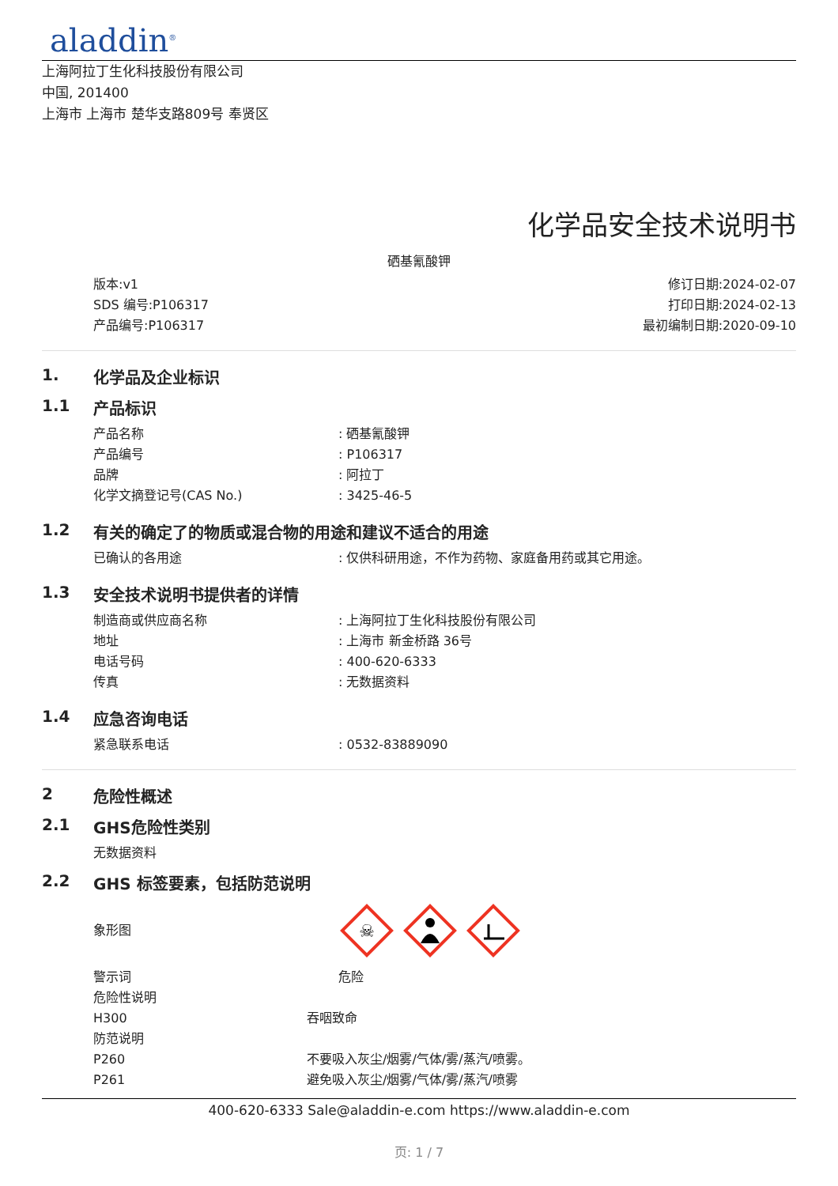aladdin<sup>®</sup>
上海阿拉丁生化科技股份有限公司
中国, 201400
上海市 上海市 楚华支路809号 奉贤区
化学品安全技术说明书
硒基氰酸钾
版本:v1
SDS 编号:P106317
产品编号:P106317
修订日期:2024-02-07
打印日期:2024-02-13
最初编制日期:2020-09-10
1. 化学品及企业标识
1.1 产品标识
产品名称: 硒基氰酸钾
产品编号: P106317
品牌: 阿拉丁
化学文摘登记号(CAS No.): 3425-46-5
1.2 有关的确定了的物质或混合物的用途和建议不适合的用途
已确认的各用途: 仅供科研用途，不作为药物、家庭备用药或其它用途。
1.3 安全技术说明书提供者的详情
制造商或供应商名称: 上海阿拉丁生化科技股份有限公司
地址: 上海市 新金桥路 36号
电话号码: 400-620-6333
传真: 无数据资料
1.4 应急咨询电话
紧急联系电话: 0532-83889090
2 危险性概述
2.1 GHS危险性类别
无数据资料
2.2 GHS 标签要素，包括防范说明
象形图
☠
警示词 危险
危险性说明
H300 吞咽致命
防范说明
P260 不要吸入灰尘/烟雾/气体/雾/蒸汽/喷雾。
P261 避免吸入灰尘/烟雾/气体/雾/蒸汽/喷雾
400-620-6333 Sale@aladdin-e.com https://www.aladdin-e.com
页: 1 / 7